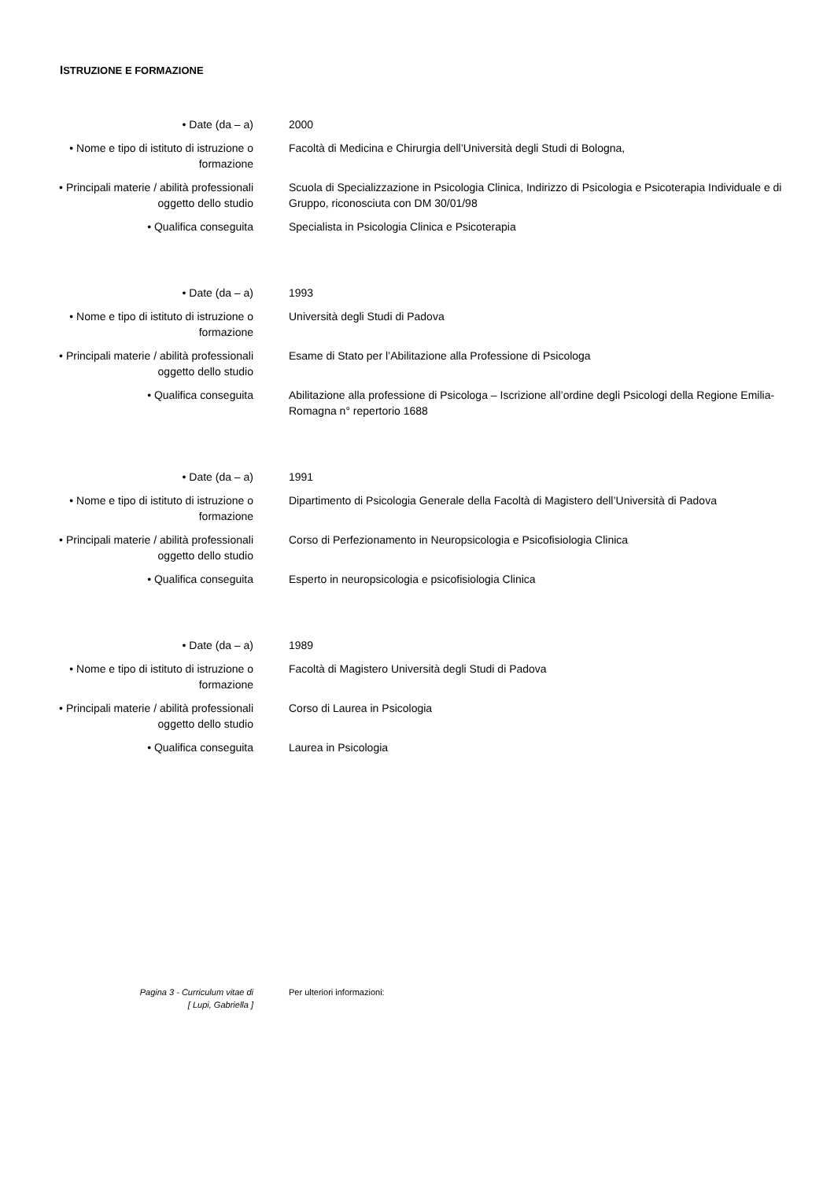ISTRUZIONE E FORMAZIONE
• Date (da – a) 2000
• Nome e tipo di istituto di istruzione o formazione
Facoltà di Medicina e Chirurgia dell’Università degli Studi di Bologna,
• Principali materie / abilità professionali oggetto dello studio
Scuola di Specializzazione in Psicologia Clinica, Indirizzo di Psicologia e Psicoterapia Individuale e di Gruppo, riconosciuta con DM 30/01/98
• Qualifica conseguita Specialista in Psicologia Clinica e Psicoterapia
• Date (da – a) 1993
• Nome e tipo di istituto di istruzione o formazione
Università degli Studi di Padova
• Principali materie / abilità professionali oggetto dello studio
Esame di Stato per l’Abilitazione alla Professione di Psicologa
• Qualifica conseguita Abilitazione alla professione di Psicologa – Iscrizione all’ordine degli Psicologi della Regione Emilia-Romagna n° repertorio 1688
• Date (da – a) 1991
• Nome e tipo di istituto di istruzione o formazione
Dipartimento di Psicologia Generale della Facoltà di Magistero dell’Università di Padova
• Principali materie / abilità professionali oggetto dello studio
Corso di Perfezionamento in Neuropsicologia e Psicofisiologia Clinica
• Qualifica conseguita Esperto in neuropsicologia e psicofisiologia Clinica
• Date (da – a) 1989
• Nome e tipo di istituto di istruzione o formazione
Facoltà di Magistero Università degli Studi di Padova
• Principali materie / abilità professionali oggetto dello studio
Corso di Laurea in Psicologia
• Qualifica conseguita Laurea in Psicologia
Pagina 3 - Curriculum vitae di
[ Lupi, Gabriella ]
Per ulteriori informazioni: